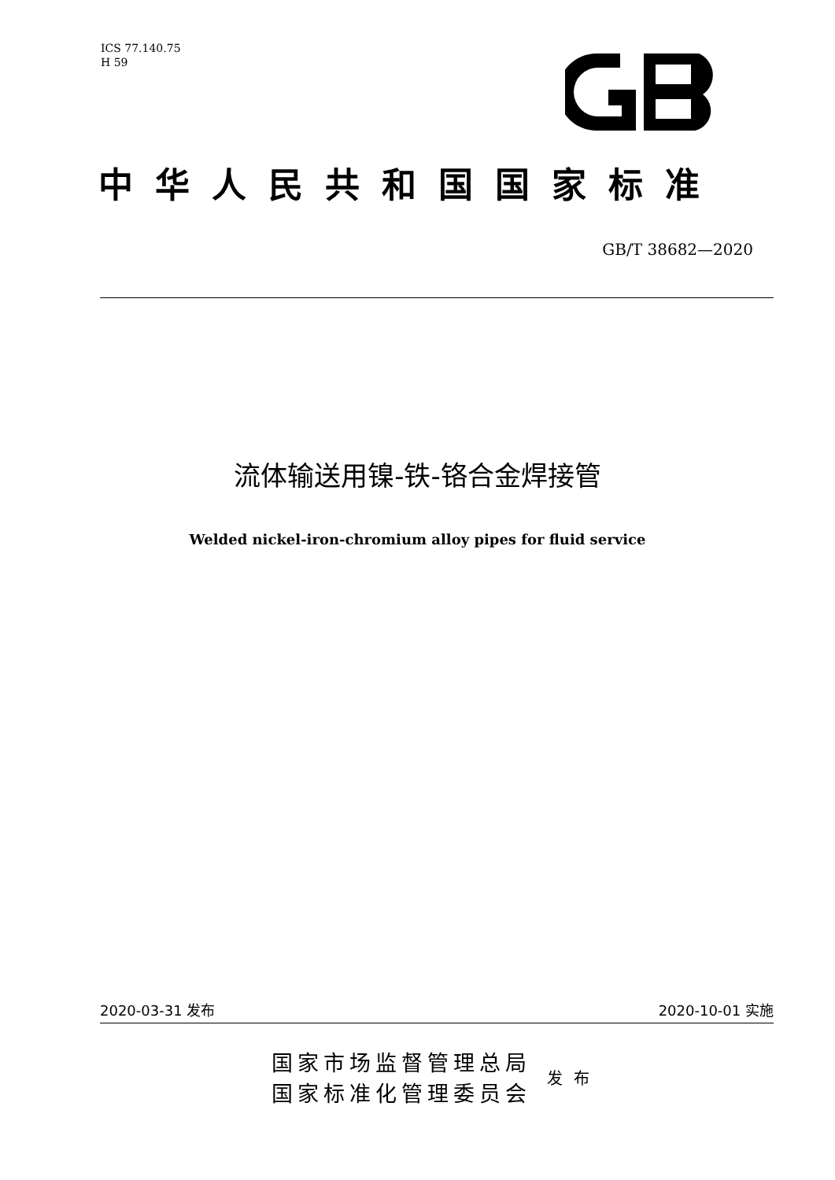ICS 77.140.75
H 59
中华人民共和国国家标准
GB/T 38682—2020
流体输送用镍-铁-铬合金焊接管
Welded nickel-iron-chromium alloy pipes for fluid service
2020-03-31 发布 2020-10-01 实施
国家市场监督管理总局
国家标准化管理委员会
发布